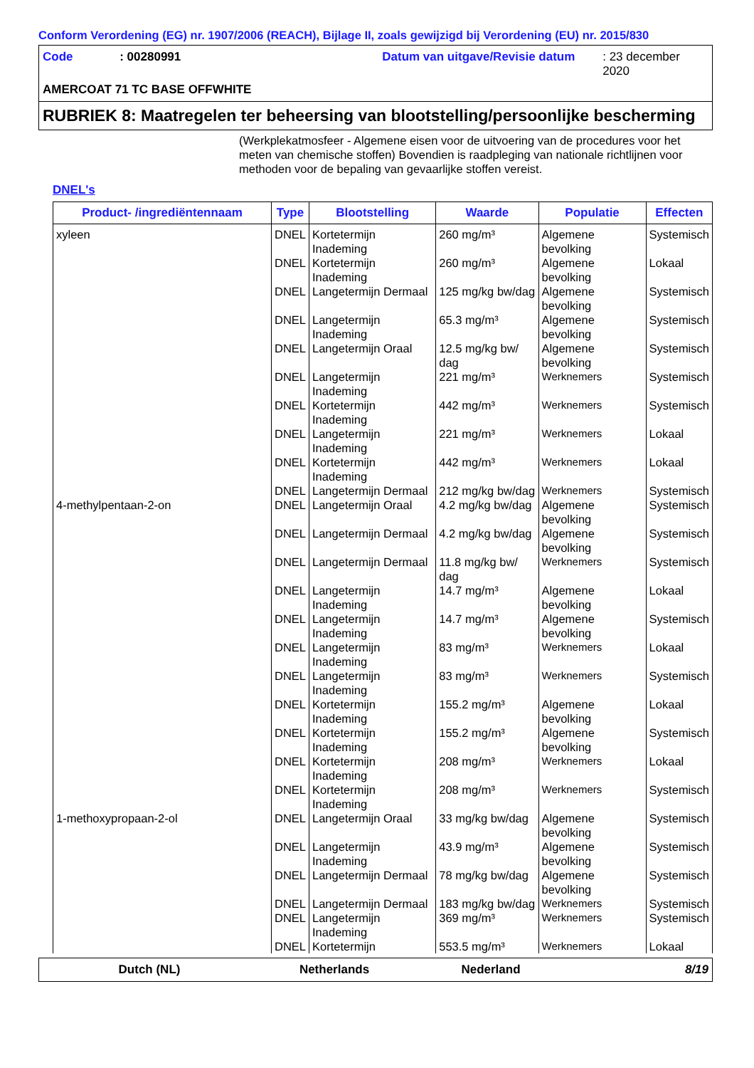Conform Verordening (EG) nr. 1907/2006 (REACH), Bijlage II, zoals gewijzigd bij Verordening (EU) nr. 2015/830
Code: 00280991 Datum van uitgave/Revisie datum: 23 december 2020
AMERCOAT 71 TC BASE OFFWHITE
RUBRIEK 8: Maatregelen ter beheersing van blootstelling/persoonlijke bescherming
(Werkplekatmosfeer - Algemene eisen voor de uitvoering van de procedures voor het meten van chemische stoffen) Bovendien is raadpleging van nationale richtlijnen voor methoden voor de bepaling van gevaarlijke stoffen vereist.
DNEL's
| Product- /ingrediëntennaam | Type | Blootstelling | Waarde | Populatie | Effecten |
| --- | --- | --- | --- | --- | --- |
| xyleen | DNEL | Kortetermijn Inademing | 260 mg/m³ | Algemene bevolking | Systemisch |
| | DNEL | Kortetermijn Inademing | 260 mg/m³ | Algemene bevolking | Lokaal |
| | DNEL | Langetermijn Dermaal | 125 mg/kg bw/dag | Algemene bevolking | Systemisch |
| | DNEL | Langetermijn Inademing | 65.3 mg/m³ | Algemene bevolking | Systemisch |
| | DNEL | Langetermijn Oraal | 12.5 mg/kg bw/ dag | Algemene bevolking | Systemisch |
| | DNEL | Langetermijn Inademing | 221 mg/m³ | Werknemers | Systemisch |
| | DNEL | Kortetermijn Inademing | 442 mg/m³ | Werknemers | Systemisch |
| | DNEL | Langetermijn Inademing | 221 mg/m³ | Werknemers | Lokaal |
| | DNEL | Kortetermijn Inademing | 442 mg/m³ | Werknemers | Lokaal |
| | DNEL | Langetermijn Dermaal | 212 mg/kg bw/dag | Werknemers | Systemisch |
| 4-methylpentaan-2-on | DNEL | Langetermijn Oraal | 4.2 mg/kg bw/dag | Algemene bevolking | Systemisch |
| | DNEL | Langetermijn Dermaal | 4.2 mg/kg bw/dag | Algemene bevolking | Systemisch |
| | DNEL | Langetermijn Dermaal | 11.8 mg/kg bw/ dag | Werknemers | Systemisch |
| | DNEL | Langetermijn Inademing | 14.7 mg/m³ | Algemene bevolking | Lokaal |
| | DNEL | Langetermijn Inademing | 14.7 mg/m³ | Algemene bevolking | Systemisch |
| | DNEL | Langetermijn Inademing | 83 mg/m³ | Werknemers | Lokaal |
| | DNEL | Langetermijn Inademing | 83 mg/m³ | Werknemers | Systemisch |
| | DNEL | Kortetermijn Inademing | 155.2 mg/m³ | Algemene bevolking | Lokaal |
| | DNEL | Kortetermijn Inademing | 155.2 mg/m³ | Algemene bevolking | Systemisch |
| | DNEL | Kortetermijn Inademing | 208 mg/m³ | Werknemers | Lokaal |
| | DNEL | Kortetermijn Inademing | 208 mg/m³ | Werknemers | Systemisch |
| 1-methoxypropaan-2-ol | DNEL | Langetermijn Oraal | 33 mg/kg bw/dag | Algemene bevolking | Systemisch |
| | DNEL | Langetermijn Inademing | 43.9 mg/m³ | Algemene bevolking | Systemisch |
| | DNEL | Langetermijn Dermaal | 78 mg/kg bw/dag | Algemene bevolking | Systemisch |
| | DNEL | Langetermijn Dermaal | 183 mg/kg bw/dag | Werknemers | Systemisch |
| | DNEL | Langetermijn Inademing | 369 mg/m³ | Werknemers | Systemisch |
| | DNEL | Kortetermijn | 553.5 mg/m³ | Werknemers | Lokaal |
Dutch (NL) Netherlands Nederland 8/19